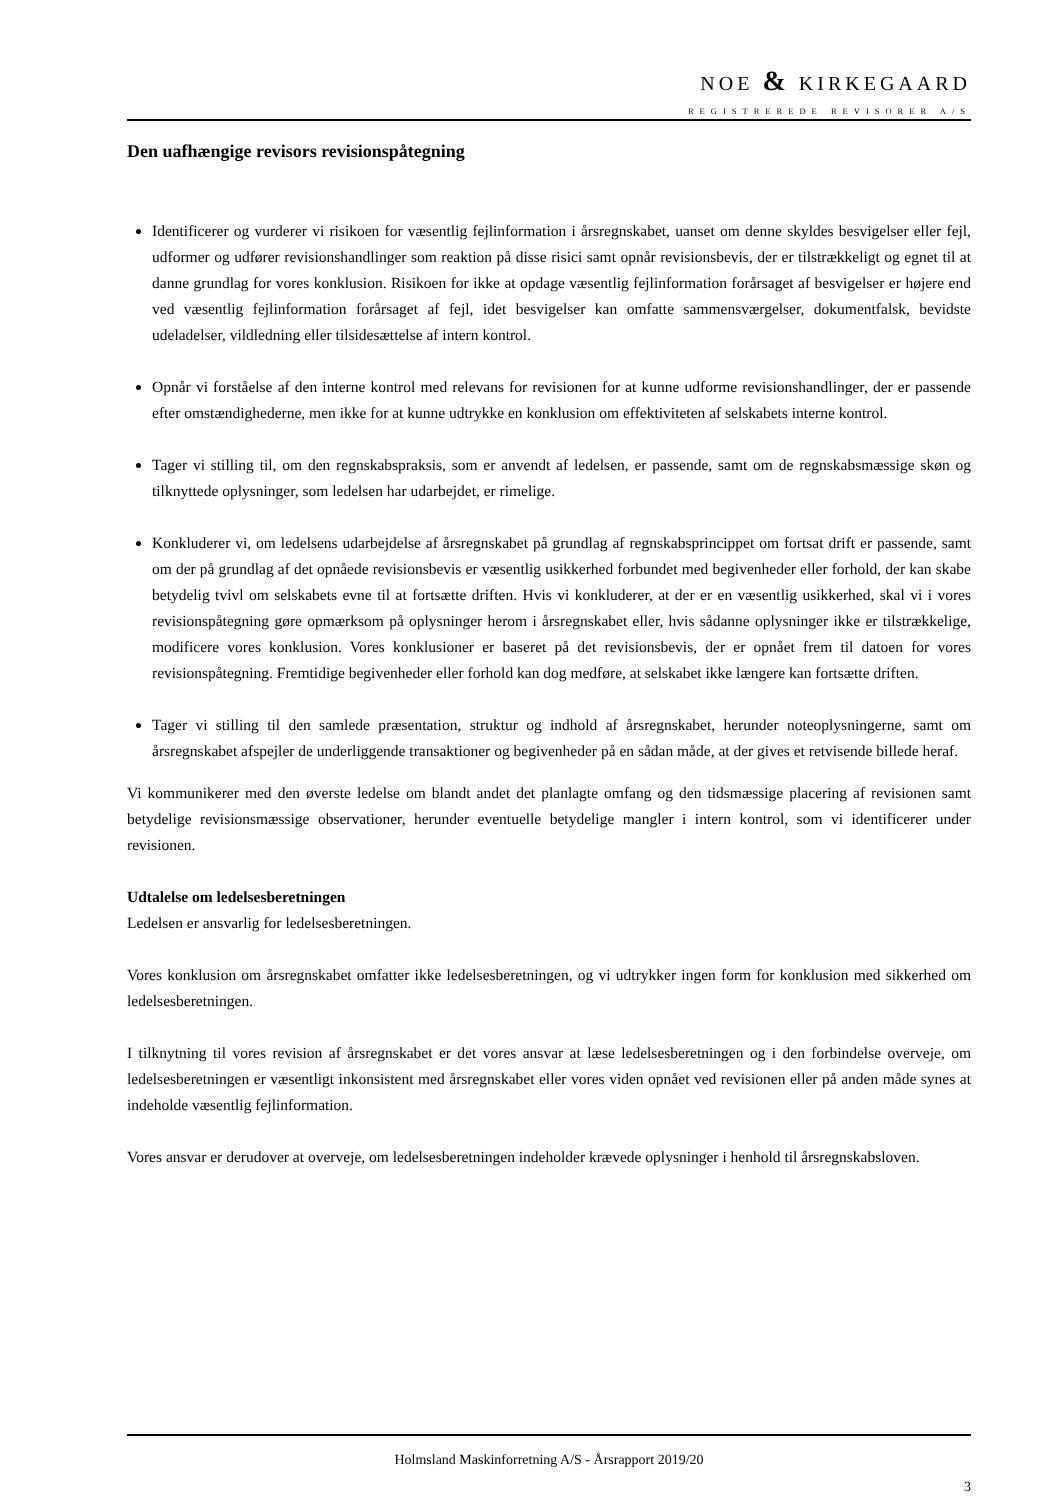NOE & KIRKEGAARD
REGISTREREDE REVISORER A/S
Den uafhængige revisors revisionspåtegning
Identificerer og vurderer vi risikoen for væsentlig fejlinformation i årsregnskabet, uanset om denne skyldes besvigelser eller fejl, udformer og udfører revisionshandlinger som reaktion på disse risici samt opnår revisionsbevis, der er tilstrækkeligt og egnet til at danne grundlag for vores konklusion. Risikoen for ikke at opdage væsentlig fejlinformation forårsaget af besvigelser er højere end ved væsentlig fejlinformation forårsaget af fejl, idet besvigelser kan omfatte sammensværgelser, dokumentfalsk, bevidste udeladelser, vildledning eller tilsidesættelse af intern kontrol.
Opnår vi forståelse af den interne kontrol med relevans for revisionen for at kunne udforme revisionshandlinger, der er passende efter omstændighederne, men ikke for at kunne udtrykke en konklusion om effektiviteten af selskabets interne kontrol.
Tager vi stilling til, om den regnskabspraksis, som er anvendt af ledelsen, er passende, samt om de regnskabsmæssige skøn og tilknyttede oplysninger, som ledelsen har udarbejdet, er rimelige.
Konkluderer vi, om ledelsens udarbejdelse af årsregnskabet på grundlag af regnskabsprincippet om fortsat drift er passende, samt om der på grundlag af det opnåede revisionsbevis er væsentlig usikkerhed forbundet med begivenheder eller forhold, der kan skabe betydelig tvivl om selskabets evne til at fortsætte driften. Hvis vi konkluderer, at der er en væsentlig usikkerhed, skal vi i vores revisionspåtegning gøre opmærksom på oplysninger herom i årsregnskabet eller, hvis sådanne oplysninger ikke er tilstrækkelige, modificere vores konklusion. Vores konklusioner er baseret på det revisionsbevis, der er opnået frem til datoen for vores revisionspåtegning. Fremtidige begivenheder eller forhold kan dog medføre, at selskabet ikke længere kan fortsætte driften.
Tager vi stilling til den samlede præsentation, struktur og indhold af årsregnskabet, herunder noteoplysningerne, samt om årsregnskabet afspejler de underliggende transaktioner og begivenheder på en sådan måde, at der gives et retvisende billede heraf.
Vi kommunikerer med den øverste ledelse om blandt andet det planlagte omfang og den tidsmæssige placering af revisionen samt betydelige revisionsmæssige observationer, herunder eventuelle betydelige mangler i intern kontrol, som vi identificerer under revisionen.
Udtalelse om ledelsesberetningen
Ledelsen er ansvarlig for ledelsesberetningen.
Vores konklusion om årsregnskabet omfatter ikke ledelsesberetningen, og vi udtrykker ingen form for konklusion med sikkerhed om ledelsesberetningen.
I tilknytning til vores revision af årsregnskabet er det vores ansvar at læse ledelsesberetningen og i den forbindelse overveje, om ledelsesberetningen er væsentligt inkonsistent med årsregnskabet eller vores viden opnået ved revisionen eller på anden måde synes at indeholde væsentlig fejlinformation.
Vores ansvar er derudover at overveje, om ledelsesberetningen indeholder krævede oplysninger i henhold til årsregnskabsloven.
Holmsland Maskinforretning A/S - Årsrapport 2019/20
3